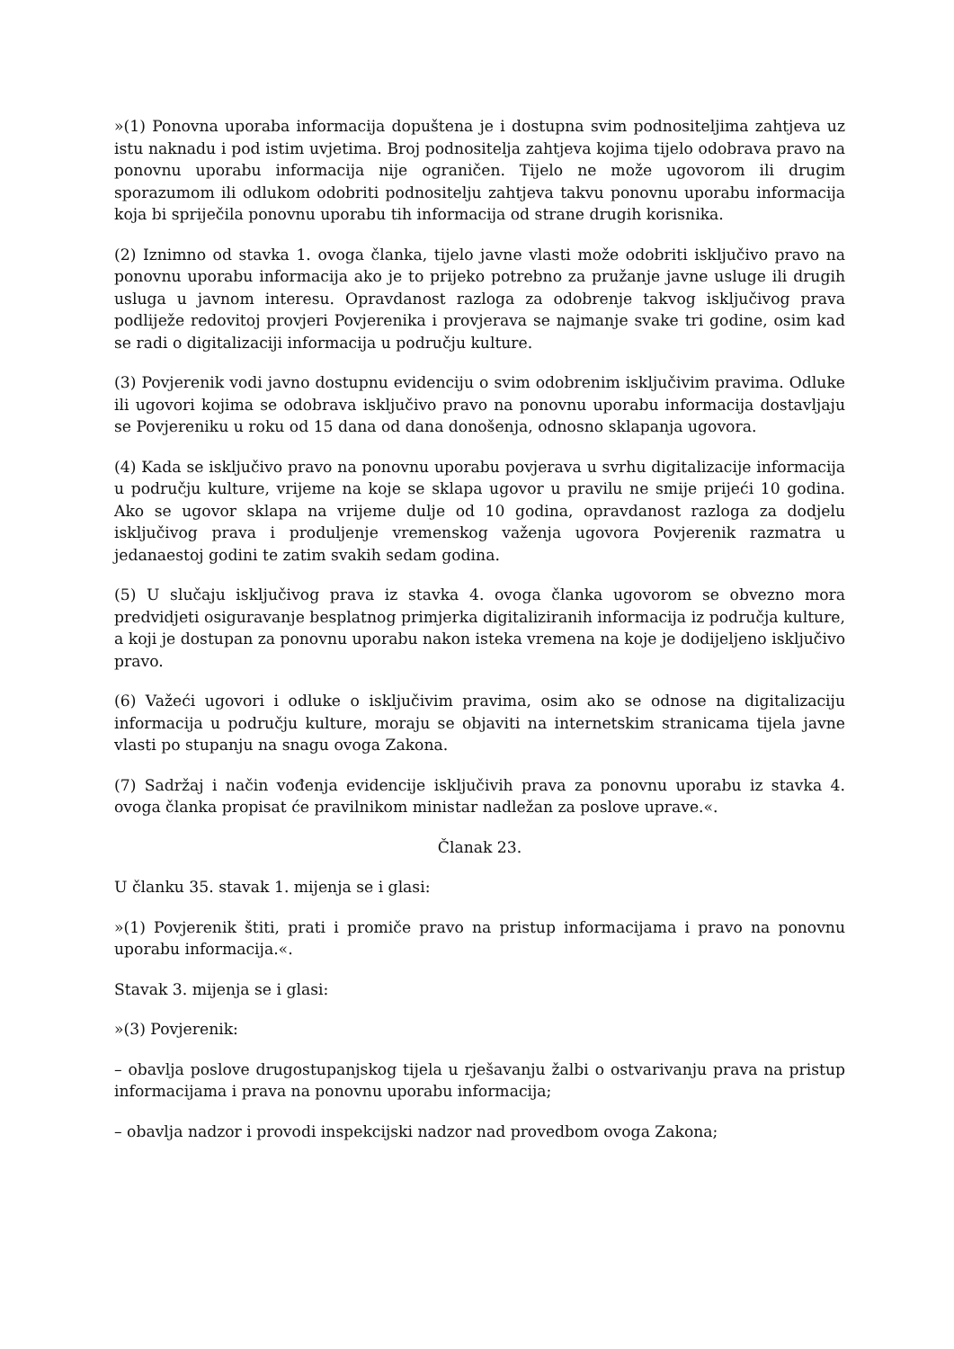»(1) Ponovna uporaba informacija dopuštena je i dostupna svim podnositeljima zahtjeva uz istu naknadu i pod istim uvjetima. Broj podnositelja zahtjeva kojima tijelo odobrava pravo na ponovnu uporabu informacija nije ograničen. Tijelo ne može ugovorom ili drugim sporazumom ili odlukom odobriti podnositelju zahtjeva takvu ponovnu uporabu informacija koja bi spriječila ponovnu uporabu tih informacija od strane drugih korisnika.
(2) Iznimno od stavka 1. ovoga članka, tijelo javne vlasti može odobriti isključivo pravo na ponovnu uporabu informacija ako je to prijeko potrebno za pružanje javne usluge ili drugih usluga u javnom interesu. Opravdanost razloga za odobrenje takvog isključivog prava podliježe redovitoj provjeri Povjerenika i provjerava se najmanje svake tri godine, osim kad se radi o digitalizaciji informacija u području kulture.
(3) Povjerenik vodi javno dostupnu evidenciju o svim odobrenim isključivim pravima. Odluke ili ugovori kojima se odobrava isključivo pravo na ponovnu uporabu informacija dostavljaju se Povjereniku u roku od 15 dana od dana donošenja, odnosno sklapanja ugovora.
(4) Kada se isključivo pravo na ponovnu uporabu povjerava u svrhu digitalizacije informacija u području kulture, vrijeme na koje se sklapa ugovor u pravilu ne smije prijeći 10 godina. Ako se ugovor sklapa na vrijeme dulje od 10 godina, opravdanost razloga za dodjelu isključivog prava i produljenje vremenskog važenja ugovora Povjerenik razmatra u jedanaestoj godini te zatim svakih sedam godina.
(5) U slučaju isključivog prava iz stavka 4. ovoga članka ugovorom se obvezno mora predvidjeti osiguravanje besplatnog primjerka digitaliziranih informacija iz područja kulture, a koji je dostupan za ponovnu uporabu nakon isteka vremena na koje je dodijeljeno isključivo pravo.
(6) Važeći ugovori i odluke o isključivim pravima, osim ako se odnose na digitalizaciju informacija u području kulture, moraju se objaviti na internetskim stranicama tijela javne vlasti po stupanju na snagu ovoga Zakona.
(7) Sadržaj i način vođenja evidencije isključivih prava za ponovnu uporabu iz stavka 4. ovoga članka propisat će pravilnikom ministar nadležan za poslove uprave.«.
Članak 23.
U članku 35. stavak 1. mijenja se i glasi:
»(1) Povjerenik štiti, prati i promiče pravo na pristup informacijama i pravo na ponovnu uporabu informacija.«.
Stavak 3. mijenja se i glasi:
»(3) Povjerenik:
– obavlja poslove drugostupanjskog tijela u rješavanju žalbi o ostvarivanju prava na pristup informacijama i prava na ponovnu uporabu informacija;
– obavlja nadzor i provodi inspekcijski nadzor nad provedbom ovoga Zakona;